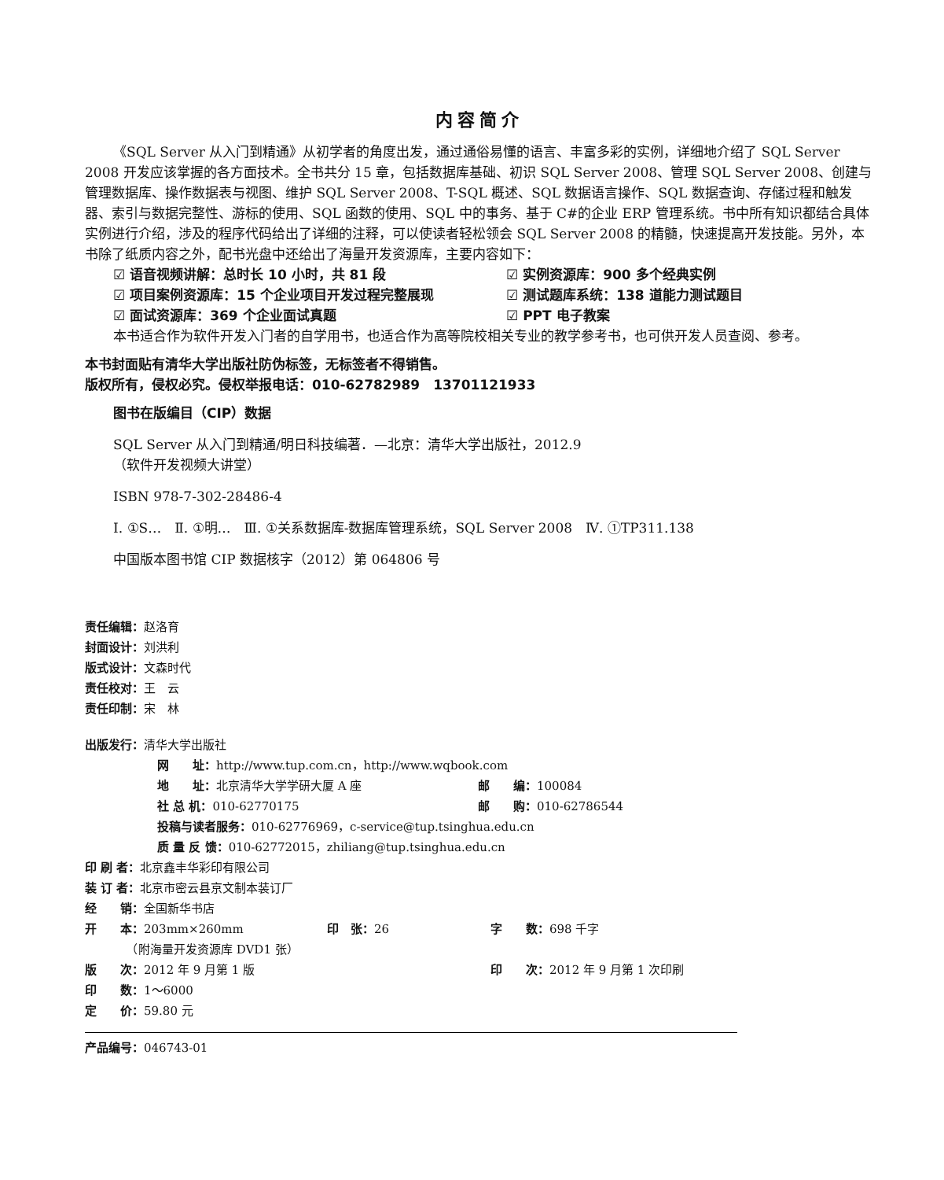内容简介
《SQL Server 从入门到精通》从初学者的角度出发，通过通俗易懂的语言、丰富多彩的实例，详细地介绍了 SQL Server 2008 开发应该掌握的各方面技术。全书共分 15 章，包括数据库基础、初识 SQL Server 2008、管理 SQL Server 2008、创建与管理数据库、操作数据表与视图、维护 SQL Server 2008、T-SQL 概述、SQL 数据语言操作、SQL 数据查询、存储过程和触发器、索引与数据完整性、游标的使用、SQL 函数的使用、SQL 中的事务、基于 C#的企业 ERP 管理系统。书中所有知识都结合具体实例进行介绍，涉及的程序代码给出了详细的注释，可以使读者轻松领会 SQL Server 2008 的精髓，快速提高开发技能。另外，本书除了纸质内容之外，配书光盘中还给出了海量开发资源库，主要内容如下：
☑ 语音视频讲解：总时长 10 小时，共 81 段
☑ 实例资源库：900 多个经典实例
☑ 项目案例资源库：15 个企业项目开发过程完整展现
☑ 测试题库系统：138 道能力测试题目
☑ 面试资源库：369 个企业面试真题
☑ PPT 电子教案
本书适合作为软件开发入门者的自学用书，也适合作为高等院校相关专业的教学参考书，也可供开发人员查阅、参考。
本书封面贴有清华大学出版社防伪标签，无标签者不得销售。
版权所有，侵权必究。侵权举报电话：010-62782989　13701121933
图书在版编目（CIP）数据
SQL Server 从入门到精通/明日科技编著．—北京：清华大学出版社，2012.9
（软件开发视频大讲堂）
ISBN 978-7-302-28486-4
Ⅰ. ①S…　Ⅱ. ①明…　Ⅲ. ①关系数据库-数据库管理系统，SQL Server 2008　Ⅳ. ①TP311.138
中国版本图书馆 CIP 数据核字（2012）第 064806 号
责任编辑：赵洛育
封面设计：刘洪利
版式设计：文森时代
责任校对：王　云
责任印制：宋　林
出版发行：清华大学出版社
网　　址：http://www.tup.com.cn，http://www.wqbook.com
| 地 址： 北京清华大学学研大厦 A 座 | 邮 编： 100084 |
| 社 总 机： 010-62770175 | 邮 购： 010-62786544 |
投稿与读者服务：010-62776969，c-service@tup.tsinghua.edu.cn
质 量 反 馈：010-62772015，zhiliang@tup.tsinghua.edu.cn
| 印 刷 者： 北京鑫丰华彩印有限公司 | | |
| 装 订 者： 北京市密云县京文制本装订厂 | | |
| 经 销： 全国新华书店 | | |
| 开 本： 203mm×260mm | 印 张： 26 | 字 数： 698 千字 |
| （附海量开发资源库 DVD1 张） | | |
| 版 次： 2012 年 9 月第 1 版 | | 印 次： 2012 年 9 月第 1 次印刷 |
| 印 数： 1～6000 | | |
| 定 价： 59.80 元 | | |
产品编号：046743-01